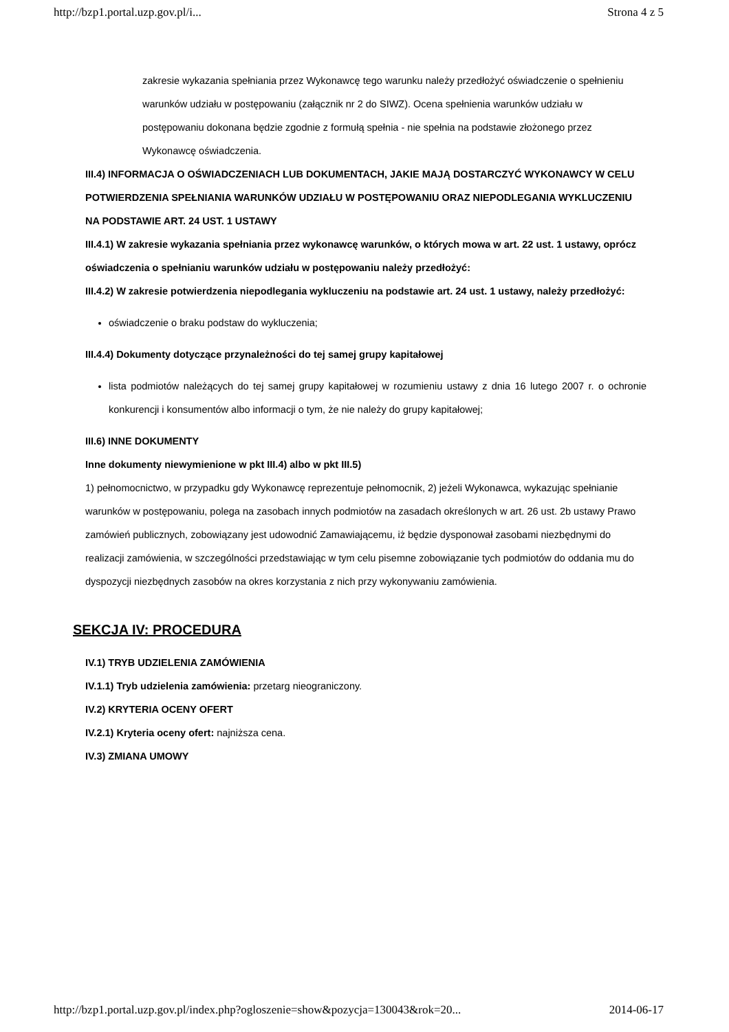http://bzp1.portal.uzp.gov.pl/i... Strona 4 z 5
zakresie wykazania spełniania przez Wykonawcę tego warunku należy przedłożyć oświadczenie o spełnieniu warunków udziału w postępowaniu (załącznik nr 2 do SIWZ). Ocena spełnienia warunków udziału w postępowaniu dokonana będzie zgodnie z formułą spełnia - nie spełnia na podstawie złożonego przez Wykonawcę oświadczenia.
III.4) INFORMACJA O OŚWIADCZENIACH LUB DOKUMENTACH, JAKIE MAJĄ DOSTARCZYĆ WYKONAWCY W CELU POTWIERDZENIA SPEŁNIANIA WARUNKÓW UDZIAŁU W POSTĘPOWANIU ORAZ NIEPODLEGANIA WYKLUCZENIU NA PODSTAWIE ART. 24 UST. 1 USTAWY
III.4.1) W zakresie wykazania spełniania przez wykonawcę warunków, o których mowa w art. 22 ust. 1 ustawy, oprócz oświadczenia o spełnianiu warunków udziału w postępowaniu należy przedłożyć:
III.4.2) W zakresie potwierdzenia niepodlegania wykluczeniu na podstawie art. 24 ust. 1 ustawy, należy przedłożyć:
oświadczenie o braku podstaw do wykluczenia;
III.4.4) Dokumenty dotyczące przynależności do tej samej grupy kapitałowej
lista podmiotów należących do tej samej grupy kapitałowej w rozumieniu ustawy z dnia 16 lutego 2007 r. o ochronie konkurencji i konsumentów albo informacji o tym, że nie należy do grupy kapitałowej;
III.6) INNE DOKUMENTY
Inne dokumenty niewymienione w pkt III.4) albo w pkt III.5)
1) pełnomocnictwo, w przypadku gdy Wykonawcę reprezentuje pełnomocnik, 2) jeżeli Wykonawca, wykazując spełnianie warunków w postępowaniu, polega na zasobach innych podmiotów na zasadach określonych w art. 26 ust. 2b ustawy Prawo zamówień publicznych, zobowiązany jest udowodnić Zamawiającemu, iż będzie dysponował zasobami niezbędnymi do realizacji zamówienia, w szczególności przedstawiając w tym celu pisemne zobowiązanie tych podmiotów do oddania mu do dyspozycji niezbędnych zasobów na okres korzystania z nich przy wykonywaniu zamówienia.
SEKCJA IV: PROCEDURA
IV.1) TRYB UDZIELENIA ZAMÓWIENIA
IV.1.1) Tryb udzielenia zamówienia: przetarg nieograniczony.
IV.2) KRYTERIA OCENY OFERT
IV.2.1) Kryteria oceny ofert: najniższa cena.
IV.3) ZMIANA UMOWY
http://bzp1.portal.uzp.gov.pl/index.php?ogloszenie=show&pozycja=130043&rok=20... 2014-06-17